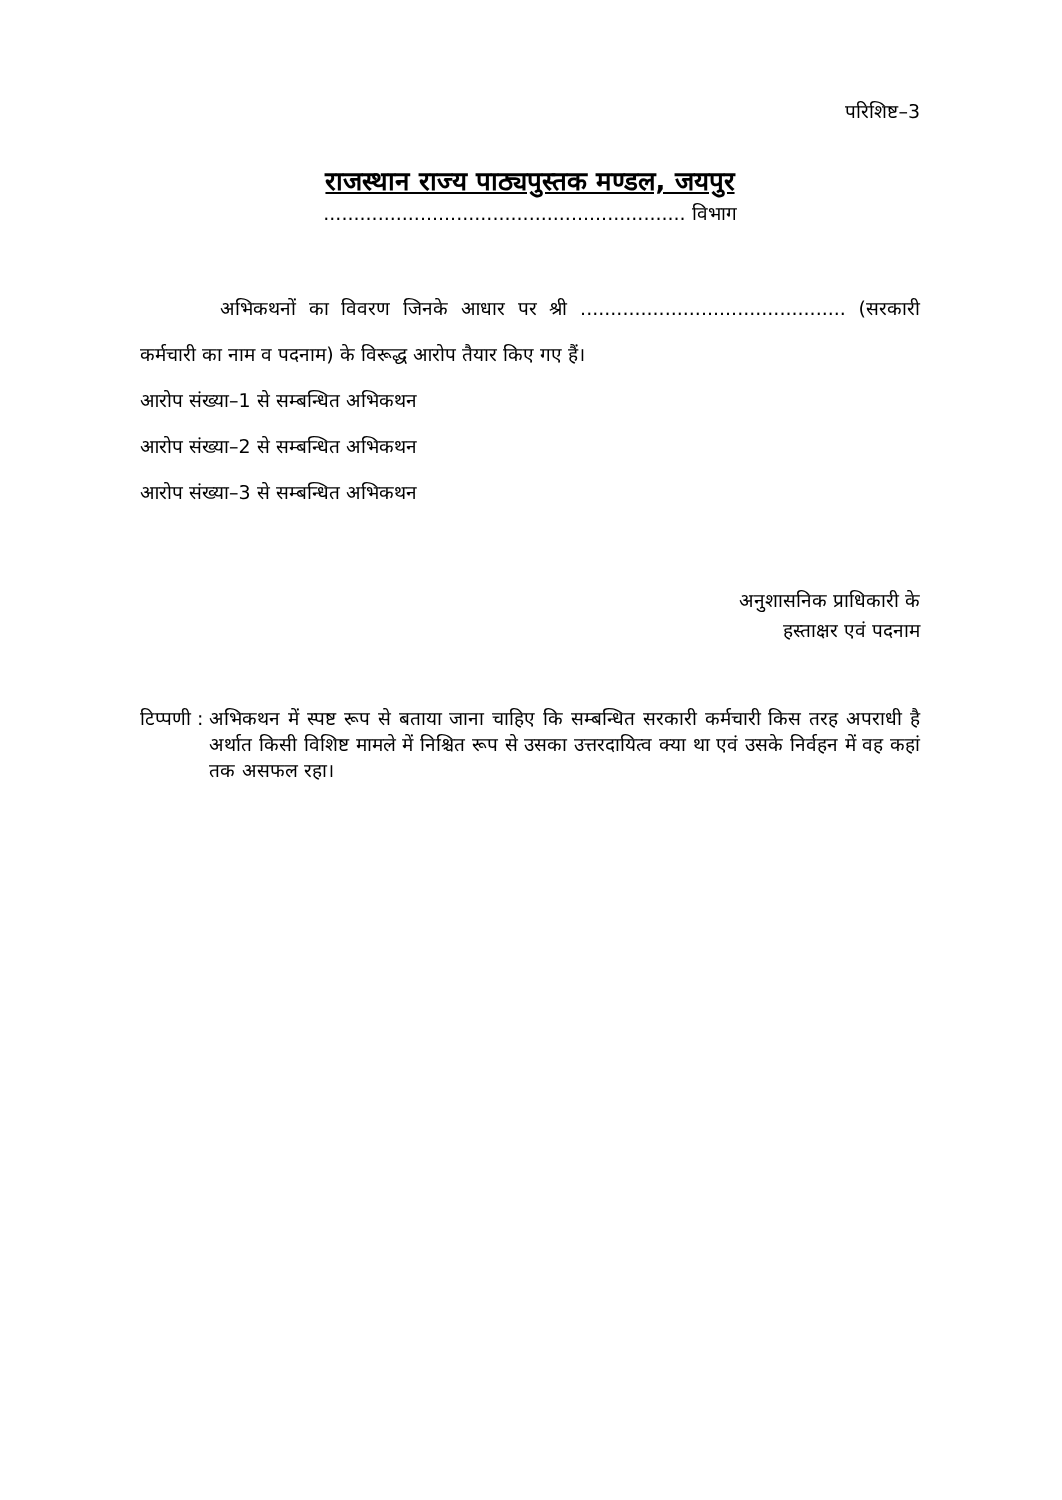परिशिष्ट–3
राजस्थान राज्य पाठ्यपुस्तक मण्डल, जयपुर
............................................................ विभाग
अभिकथनों का विवरण जिनके आधार पर श्री ............................................ (सरकारी कर्मचारी का नाम व पदनाम) के विरूद्ध आरोप तैयार किए गए हैं।
आरोप संख्या–1 से सम्बन्धित अभिकथन
आरोप संख्या–2 से सम्बन्धित अभिकथन
आरोप संख्या–3 से सम्बन्धित अभिकथन
अनुशासनिक प्राधिकारी के
हस्ताक्षर एवं पदनाम
टिप्पणी : अभिकथन में स्पष्ट रूप से बताया जाना चाहिए कि सम्बन्धित सरकारी कर्मचारी किस तरह अपराधी है अर्थात किसी विशिष्ट मामले में निश्चित रूप से उसका उत्तरदायित्व क्या था एवं उसके निर्वहन में वह कहां तक असफल रहा।